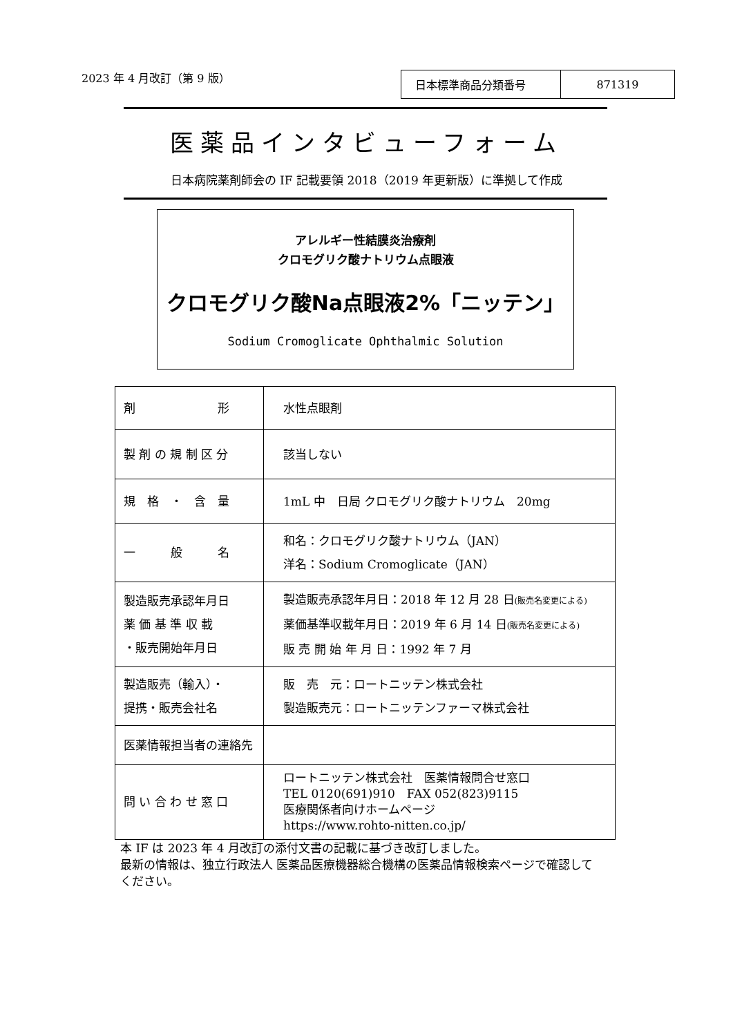2023 年 4 月改訂（第 9 版）
| 日本標準商品分類番号 | 871319 |
医薬品インタビューフォーム
日本病院薬剤師会の IF 記載要領 2018（2019 年更新版）に準拠して作成
アレルギー性結膜炎治療剤
クロモグリク酸ナトリウム点眼液
クロモグリク酸Na点眼液2%「ニッテン」
Sodium Cromoglicate Ophthalmic Solution
| 剤 形 | 水性点眼剤 |
| 製 剤 の 規 制 区 分 | 該当しない |
| 規 格 ・ 含 量 | 1mL 中 日局 クロモグリク酸ナトリウム 20mg |
| 一 般 名 | 和名：クロモグリク酸ナトリウム（JAN） 洋名：Sodium Cromoglicate（JAN） |
| 製造販売承認年月日 薬 価 基 準 収 載 ・販売開始年月日 | 製造販売承認年月日：2018 年 12 月 28 日 (販売名変更による) 薬価基準収載年月日：2019 年 6 月 14 日 (販売名変更による) 販 売 開 始 年 月 日：1992 年 7 月 |
| 製造販売（輸入）・ 提携・販売会社名 | 販 売 元：ロートニッテン株式会社 製造販売元：ロートニッテンファーマ株式会社 |
| 医薬情報担当者の連絡先 | |
| 問 い 合 わ せ 窓 口 | ロートニッテン株式会社 医薬情報問合せ窓口 TEL 0120(691)910 FAX 052(823)9115 医療関係者向けホームページ https://www.rohto-nitten.co.jp/ |
本 IF は 2023 年 4 月改訂の添付文書の記載に基づき改訂しました。
最新の情報は、独立行政法人 医薬品医療機器総合機構の医薬品情報検索ページで確認して
ください。